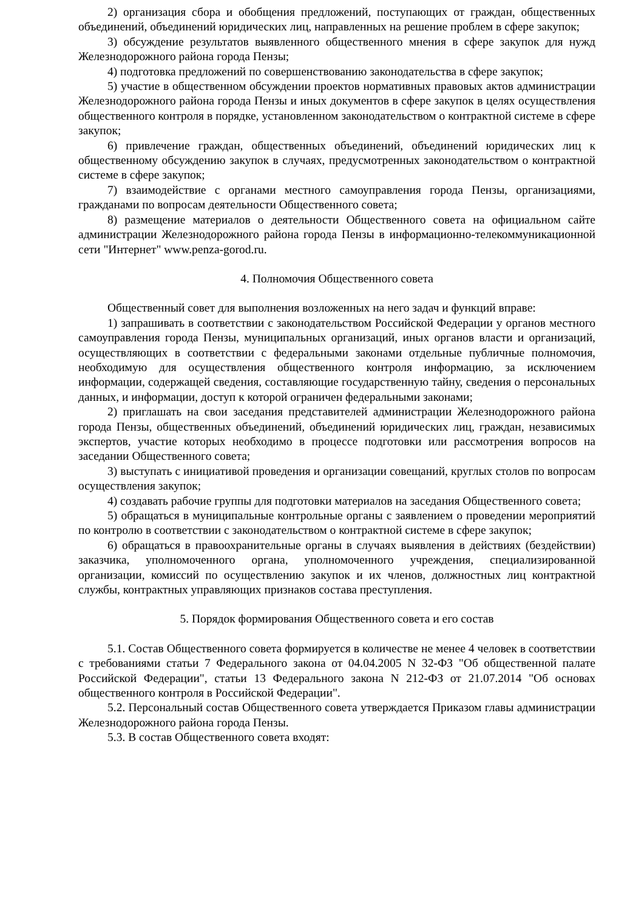2) организация сбора и обобщения предложений, поступающих от граждан, общественных объединений, объединений юридических лиц, направленных на решение проблем в сфере закупок;
3) обсуждение результатов выявленного общественного мнения в сфере закупок для нужд Железнодорожного района города Пензы;
4) подготовка предложений по совершенствованию законодательства в сфере закупок;
5) участие в общественном обсуждении проектов нормативных правовых актов администрации Железнодорожного района города Пензы и иных документов в сфере закупок в целях осуществления общественного контроля в порядке, установленном законодательством о контрактной системе в сфере закупок;
6) привлечение граждан, общественных объединений, объединений юридических лиц к общественному обсуждению закупок в случаях, предусмотренных законодательством о контрактной системе в сфере закупок;
7) взаимодействие с органами местного самоуправления города Пензы, организациями, гражданами по вопросам деятельности Общественного совета;
8) размещение материалов о деятельности Общественного совета на официальном сайте администрации Железнодорожного района города Пензы в информационно-телекоммуникационной сети "Интернет" www.penza-gorod.ru.
4. Полномочия Общественного совета
Общественный совет для выполнения возложенных на него задач и функций вправе:
1) запрашивать в соответствии с законодательством Российской Федерации у органов местного самоуправления города Пензы, муниципальных организаций, иных органов власти и организаций, осуществляющих в соответствии с федеральными законами отдельные публичные полномочия, необходимую для осуществления общественного контроля информацию, за исключением информации, содержащей сведения, составляющие государственную тайну, сведения о персональных данных, и информации, доступ к которой ограничен федеральными законами;
2) приглашать на свои заседания представителей администрации Железнодорожного района города Пензы, общественных объединений, объединений юридических лиц, граждан, независимых экспертов, участие которых необходимо в процессе подготовки или рассмотрения вопросов на заседании Общественного совета;
3) выступать с инициативой проведения и организации совещаний, круглых столов по вопросам осуществления закупок;
4) создавать рабочие группы для подготовки материалов на заседания Общественного совета;
5) обращаться в муниципальные контрольные органы с заявлением о проведении мероприятий по контролю в соответствии с законодательством о контрактной системе в сфере закупок;
6) обращаться в правоохранительные органы в случаях выявления в действиях (бездействии) заказчика, уполномоченного органа, уполномоченного учреждения, специализированной организации, комиссий по осуществлению закупок и их членов, должностных лиц контрактной службы, контрактных управляющих признаков состава преступления.
5. Порядок формирования Общественного совета и его состав
5.1. Состав Общественного совета формируется в количестве не менее 4 человек в соответствии с требованиями статьи 7 Федерального закона от 04.04.2005 N 32-ФЗ "Об общественной палате Российской Федерации", статьи 13 Федерального закона N 212-ФЗ от 21.07.2014 "Об основах общественного контроля в Российской Федерации".
5.2. Персональный состав Общественного совета утверждается Приказом главы администрации Железнодорожного района города Пензы.
5.3. В состав Общественного совета входят: